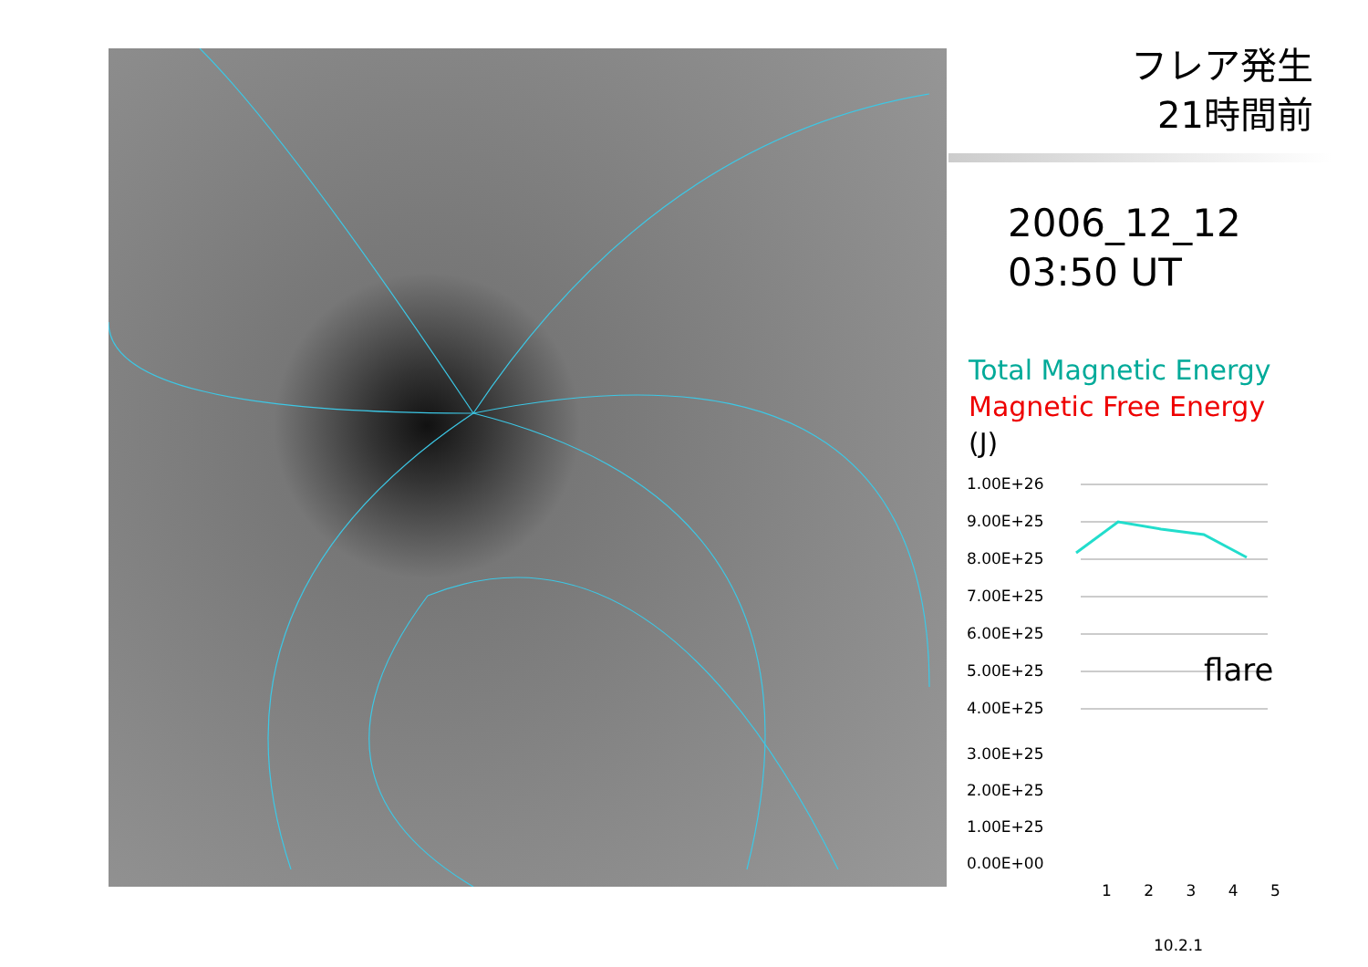フレア発生
21時間前
2006_12_12
03:50 UT
Total Magnetic Energy
Magnetic Free Energy
(J)
1.00E+26
9.00E+25
8.00E+25
7.00E+25
6.00E+25
5.00E+25
4.00E+25
flare
3.00E+25
2.00E+25
1.00E+25
0.00E+00
1 2 3 4 5
10.2.1